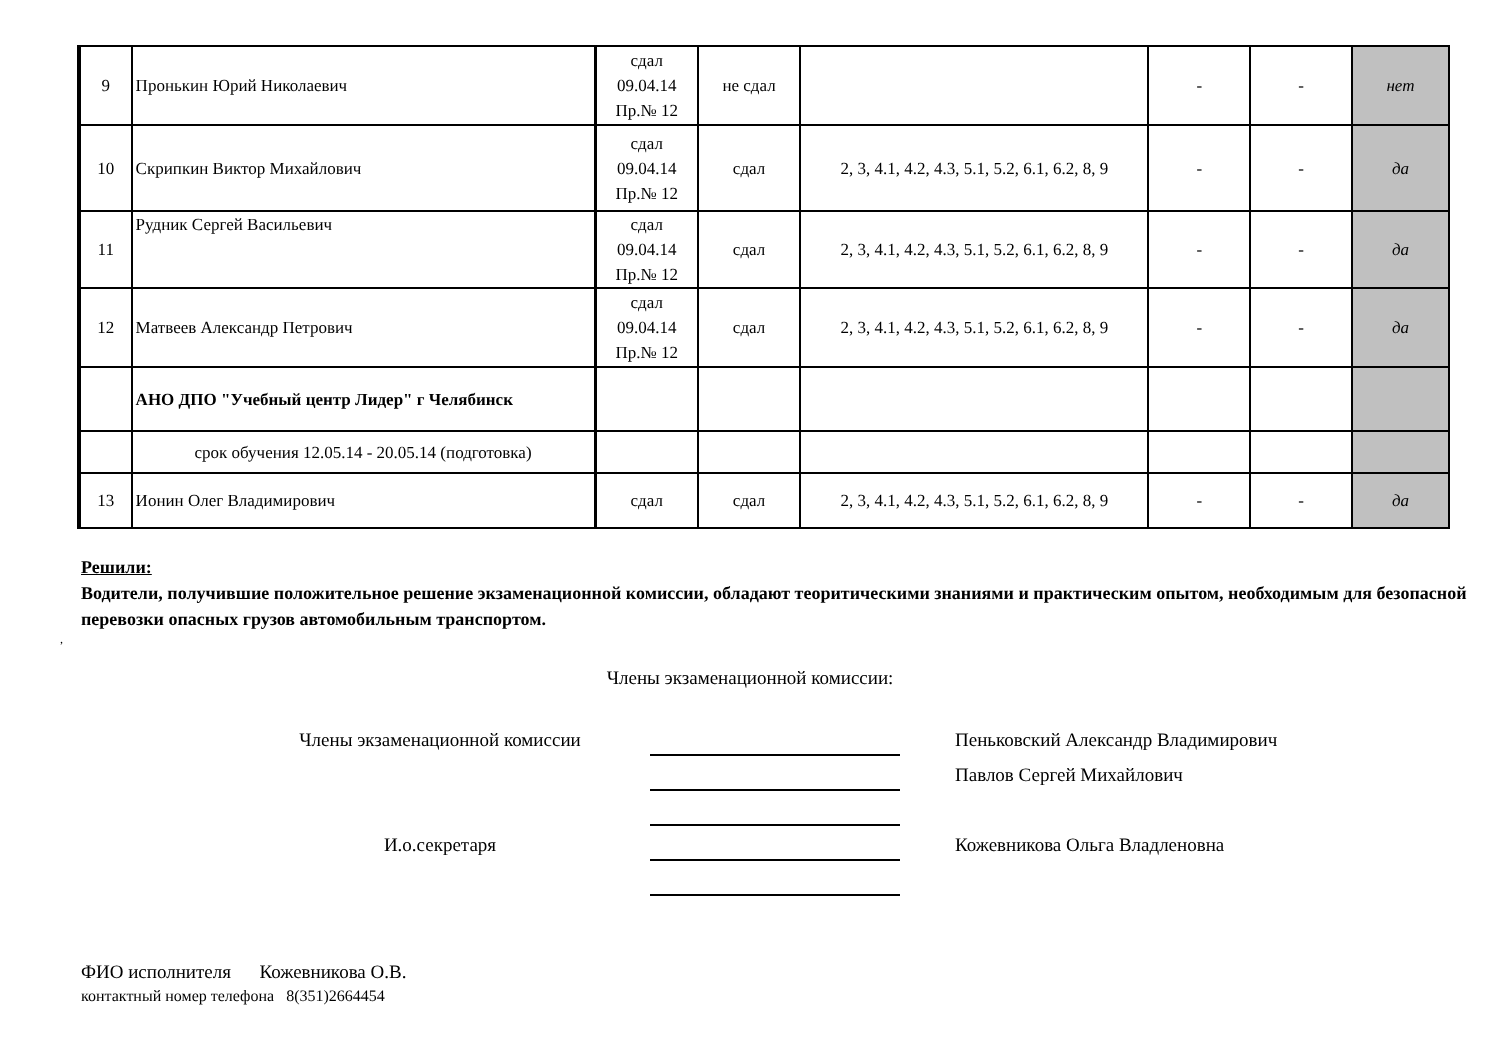| 9 | Пронькин Юрий Николаевич | сдал 09.04.14 Пр.№ 12 | не сдал | | - | - | нет |
| 10 | Скрипкин Виктор Михайлович | сдал 09.04.14 Пр.№ 12 | сдал | 2, 3, 4.1, 4.2, 4.3, 5.1, 5.2, 6.1, 6.2, 8, 9 | - | - | да |
| 11 | Рудник Сергей Васильевич | сдал 09.04.14 Пр.№ 12 | сдал | 2, 3, 4.1, 4.2, 4.3, 5.1, 5.2, 6.1, 6.2, 8, 9 | - | - | да |
| 12 | Матвеев Александр Петрович | сдал 09.04.14 Пр.№ 12 | сдал | 2, 3, 4.1, 4.2, 4.3, 5.1, 5.2, 6.1, 6.2, 8, 9 | - | - | да |
| | АНО ДПО "Учебный центр Лидер" г Челябинск | | | | | | |
| | срок обучения 12.05.14 - 20.05.14 (подготовка) | | | | | | |
| 13 | Ионин Олег Владимирович | сдал | сдал | 2, 3, 4.1, 4.2, 4.3, 5.1, 5.2, 6.1, 6.2, 8, 9 | - | - | да |
Решили:
Водители, получившие положительное решение экзаменационной комиссии, обладают теоритическими знаниями и практическим опытом, необходимым для безопасной перевозки опасных грузов автомобильным транспортом.
,
Члены экзаменационной комиссии:
Члены экзаменационной комиссии
Пеньковский Александр Владимирович
Павлов Сергей Михайлович
И.о.секретаря
Кожевникова Ольга Владленовна
ФИО исполнителя Кожевникова О.В.
контактный номер телефона 8(351)2664454